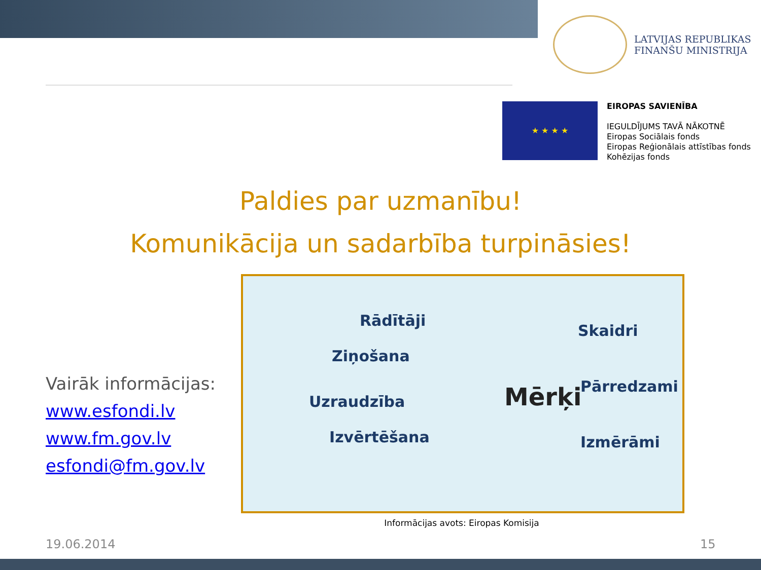LATVIJAS REPUBLIKAS
FINANŠU MINISTRIJA
★ ★ ★ ★
EIROPAS SAVIENĪBA
IEGULDĪJUMS TAVĀ NĀKOTNĒ
Eiropas Sociālais fonds
Eiropas Reģionālais attīstības fonds
Kohēzijas fonds
Paldies par uzmanību!
Komunikācija un sadarbība turpināsies!
Vairāk informācijas:
www.esfondi.lv
www.fm.gov.lv
esfondi@fm.gov.lv
Rādītāji
Ziņošana
Uzraudzība
Izvērtēšana
Mērķi
Skaidri
Pārredzami
Izmērāmi
Informācijas avots: Eiropas Komisija
19.06.2014 15